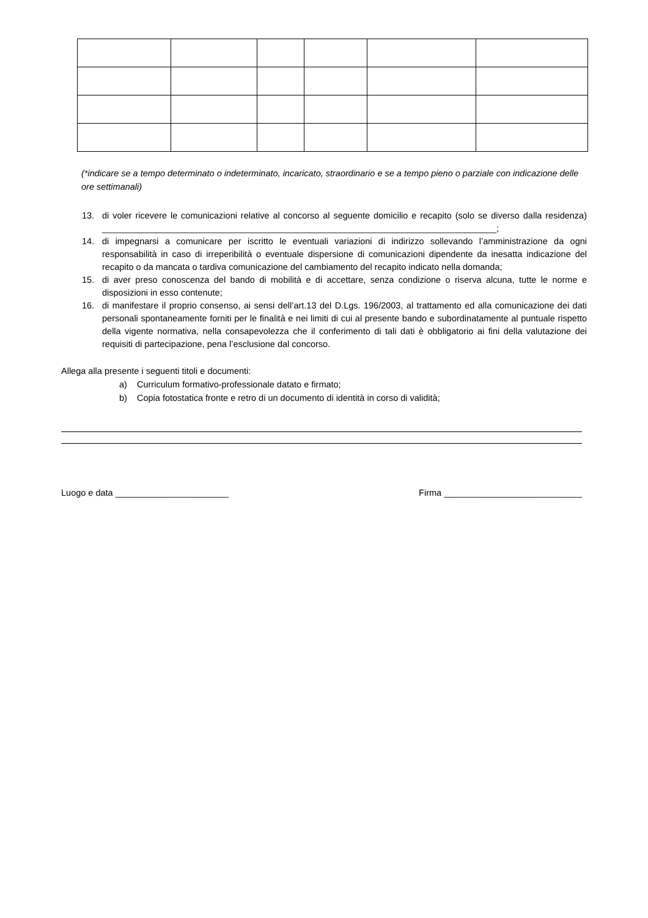(*indicare se a tempo determinato o indeterminato, incaricato, straordinario e se a tempo pieno o parziale con indicazione delle ore settimanali)
13. di voler ricevere le comunicazioni relative al concorso al seguente domicilio e recapito (solo se diverso dalla residenza) ________________________________________________________________________________;
14. di impegnarsi a comunicare per iscritto le eventuali variazioni di indirizzo sollevando l’amministrazione da ogni responsabilità in caso di irreperibilità o eventuale dispersione di comunicazioni dipendente da inesatta indicazione del recapito o da mancata o tardiva comunicazione del cambiamento del recapito indicato nella domanda;
15. di aver preso conoscenza del bando di mobilità e di accettare, senza condizione o riserva alcuna, tutte le norme e disposizioni in esso contenute;
16. di manifestare il proprio consenso, ai sensi dell’art.13 del D.Lgs. 196/2003, al trattamento ed alla comunicazione dei dati personali spontaneamente forniti per le finalità e nei limiti di cui al presente bando e subordinatamente al puntuale rispetto della vigente normativa, nella consapevolezza che il conferimento di tali dati è obbligatorio ai fini della valutazione dei requisiti di partecipazione, pena l’esclusione dal concorso.
Allega alla presente i seguenti titoli e documenti:
a) Curriculum formativo-professionale datato e firmato;
b) Copia fotostatica fronte e retro di un documento di identità in corso di validità;
Luogo e data _______________________ Firma ____________________________